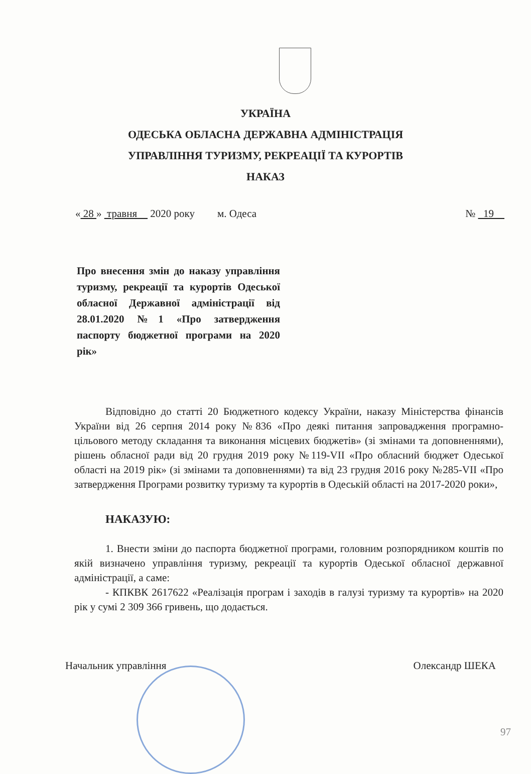УКРАЇНА
ОДЕСЬКА ОБЛАСНА ДЕРЖАВНА АДМІНІСТРАЦІЯ
УПРАВЛІННЯ ТУРИЗМУ, РЕКРЕАЦІЇ ТА КУРОРТІВ
НАКАЗ
« 28 » травня 2020 року м. Одеса № 19
Про внесення змін до наказу управління туризму, рекреації та курортів Одеської обласної Державної адміністрації від 28.01.2020 №1 «Про затвердження паспорту бюджетної програми на 2020 рік»
Відповідно до статті 20 Бюджетного кодексу України, наказу Міністерства фінансів України від 26 серпня 2014 року №836 «Про деякі питання запровадження програмно-цільового методу складання та виконання місцевих бюджетів» (зі змінами та доповненнями), рішень обласної ради від 20 грудня 2019 року №119-VII «Про обласний бюджет Одеської області на 2019 рік» (зі змінами та доповненнями) та від 23 грудня 2016 року №285-VII «Про затвердження Програми розвитку туризму та курортів в Одеській області на 2017-2020 роки»,
НАКАЗУЮ:
1. Внести зміни до паспорта бюджетної програми, головним розпорядником коштів по якій визначено управління туризму, рекреації та курортів Одеської обласної державної адміністрації, а саме:
- КПКВК 2617622 «Реалізація програм і заходів в галузі туризму та курортів» на 2020 рік у сумі 2 309 366 гривень, що додається.
Начальник управління Олександр ШЕКА
97